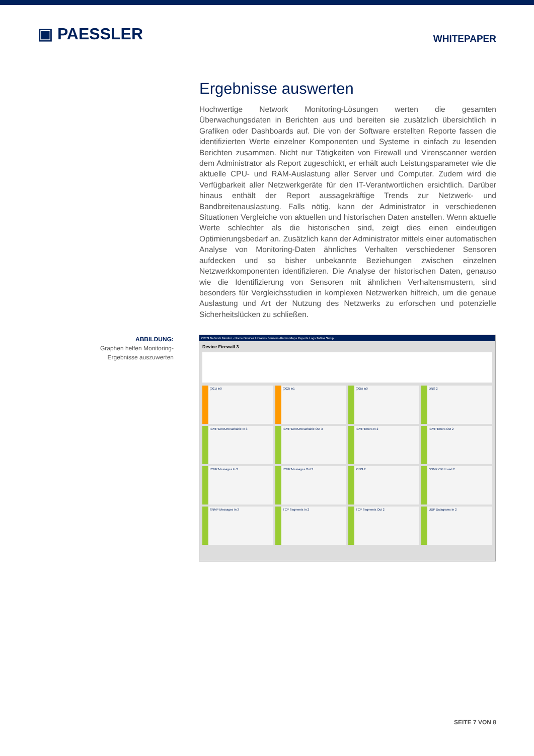▣ PAESSLER
WHITEPAPER
Ergebnisse auswerten
Hochwertige Network Monitoring-Lösungen werten die gesamten Überwachungsdaten in Berichten aus und bereiten sie zusätzlich übersichtlich in Grafiken oder Dashboards auf. Die von der Software erstellten Reporte fassen die identifizierten Werte einzelner Komponenten und Systeme in einfach zu lesenden Berichten zusammen. Nicht nur Tätigkeiten von Firewall und Virenscanner werden dem Administrator als Report zugeschickt, er erhält auch Leistungsparameter wie die aktuelle CPU- und RAM-Auslastung aller Server und Computer. Zudem wird die Verfügbarkeit aller Netzwerkgeräte für den IT-Verantwortlichen ersichtlich. Darüber hinaus enthält der Report aussagekräftige Trends zur Netzwerk- und Bandbreitenauslastung. Falls nötig, kann der Administrator in verschiedenen Situationen Vergleiche von aktuellen und historischen Daten anstellen. Wenn aktuelle Werte schlechter als die historischen sind, zeigt dies einen eindeutigen Optimierungsbedarf an. Zusätzlich kann der Administrator mittels einer automatischen Analyse von Monitoring-Daten ähnliches Verhalten verschiedener Sensoren aufdecken und so bisher unbekannte Beziehungen zwischen einzelnen Netzwerkkomponenten identifizieren. Die Analyse der historischen Daten, genauso wie die Identifizierung von Sensoren mit ähnlichen Verhaltensmustern, sind besonders für Vergleichsstudien in komplexen Netzwerken hilfreich, um die genaue Auslastung und Art der Nutzung des Netzwerks zu erforschen und potenzielle Sicherheitslücken zu schließen.
ABBILDUNG:
Graphen helfen Monitoring-
Ergebnisse auszuwerten
PRTG Network Monitor · Home Devices Libraries Sensors Alarms Maps Reports Logs ToDos Setup
Device Firewall 3
(001) le0
(002) le1
(005) lo0
DNS 2
ICMP DestUnreachable In 3
ICMP DestUnreachable Out 3
ICMP Errors In 2
ICMP Errors Out 2
ICMP Messages In 3
ICMP Messages Out 3
PING 2
SNMP CPU Load 2
SNMP Messages In 3
TCP Segments In 2
TCP Segments Out 2
UDP Datagrams In 2
SEITE 7 VON 8